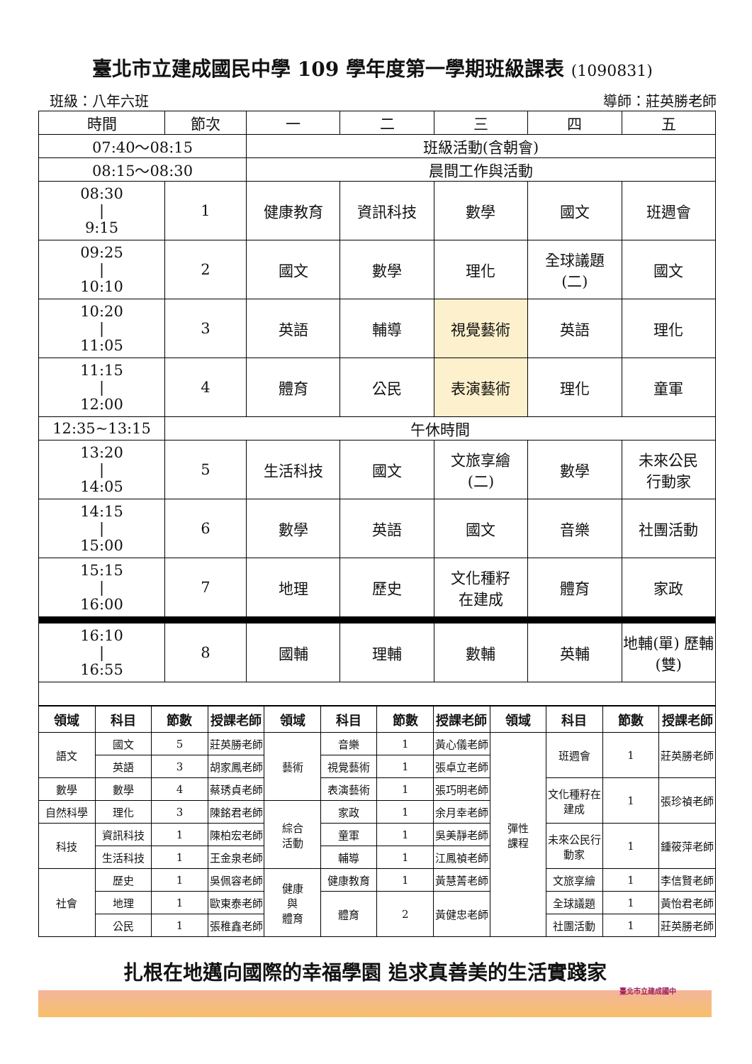臺北市立建成國民中學 109 學年度第一學期班級課表 (1090831)
班級：八年六班 導師：莊英勝老師
| 時間 | 節次 | 一 | 二 | 三 | 四 | 五 |
| 07:40～08:15 | | 班級活動(含朝會) | | | | |
| 08:15～08:30 | | 晨間工作與活動 | | | | |
| 08:30 / 9:15 | 1 | 健康教育 | 資訊科技 | 數學 | 國文 | 班週會 |
| 09:25 / 10:10 | 2 | 國文 | 數學 | 理化 | 全球議題 (二) | 國文 |
| 10:20 / 11:05 | 3 | 英語 | 輔導 | 視覺藝術 | 英語 | 理化 |
| 11:15 / 12:00 | 4 | 體育 | 公民 | 表演藝術 | 理化 | 童軍 |
| 12:35~13:15 | 午休時間 | | | | | |
| 13:20 / 14:05 | 5 | 生活科技 | 國文 | 文旅享繪 (二) | 數學 | 未來公民 行動家 |
| 14:15 / 15:00 | 6 | 數學 | 英語 | 國文 | 音樂 | 社團活動 |
| 15:15 / 16:00 | 7 | 地理 | 歷史 | 文化種籽 在建成 | 體育 | 家政 |
| 16:10 / 16:55 | 8 | 國輔 | 理輔 | 數輔 | 英輔 | 地輔(單) 歷輔(雙) |
| 領域 | 科目 | 節數 | 授課老師 | 領域 | 科目 | 節數 | 授課老師 | 領域 | 科目 | 節數 | 授課老師 |
| --- | --- | --- | --- | --- | --- | --- | --- | --- | --- | --- | --- |
| 語文 | 國文 | 5 | 莊英勝老師 | 藝術 | 音樂 | 1 | 黃心儀老師 | 彈性 課程 | 班週會 | 1 | 莊英勝老師 |
| | 英語 | 3 | 胡家鳳老師 | | 視覺藝術 | 1 | 張卓立老師 | | | | |
| 數學 | 數學 | 4 | 蔡琇貞老師 | | 表演藝術 | 1 | 張巧明老師 | | 文化種籽在建成 | 1 | 張珍禎老師 |
| 自然科學 | 理化 | 3 | 陳銘君老師 | 綜合 活動 | 家政 | 1 | 余月幸老師 | | | | |
| 科技 | 資訊科技 | 1 | 陳柏宏老師 | | 童軍 | 1 | 吳美靜老師 | | 未來公民行動家 | 1 | 鍾筱萍老師 |
| | 生活科技 | 1 | 王金泉老師 | | 輔導 | 1 | 江鳳禎老師 | | | | |
| 社會 | 歷史 | 1 | 吳佩容老師 | 健康 與 體育 | 健康教育 | 1 | 黃慧菁老師 | | 文旅享繪 | 1 | 李信賢老師 |
| | 地理 | 1 | 歐東泰老師 | | 體育 | 2 | 黃健忠老師 | | 全球議題 | 1 | 黃怡君老師 |
| | 公民 | 1 | 張稚鑫老師 | | | | | | 社團活動 | 1 | 莊英勝老師 |
扎根在地邁向國際的幸福學園 追求真善美的生活實踐家
臺北市立建成國中